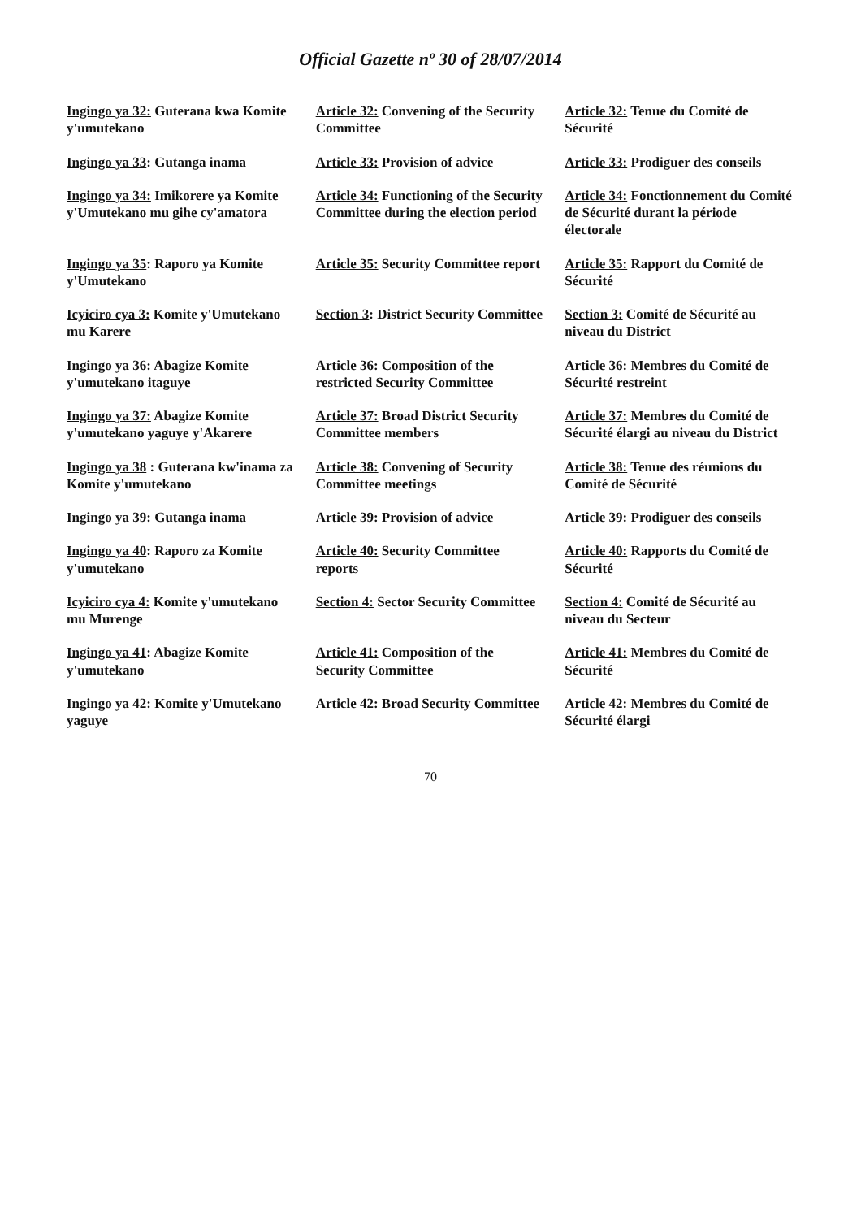Official Gazette nº 30 of 28/07/2014
| Ingingo ya 32: Guterana kwa Komite y'umutekano | Article 32: Convening of the Security Committee | Article 32: Tenue du Comité de Sécurité |
| Ingingo ya 33 : Gutanga inama | Article 33: Provision of advice | Article 33: Prodiguer des conseils |
| Ingingo ya 34: Imikorere ya Komite y'Umutekano mu gihe cy'amatora | Article 34: Functioning of the Security Committee during the election period | Article 34: Fonctionnement du Comité de Sécurité durant la période électorale |
| Ingingo ya 35 : Raporo ya Komite y'Umutekano | Article 35: Security Committee report | Article 35: Rapport du Comité de Sécurité |
| Icyiciro cya 3: Komite y'Umutekano mu Karere | Section 3 : District Security Committee | Section 3: Comité de Sécurité au niveau du District |
| Ingingo ya 36 : Abagize Komite y'umutekano itaguye | Article 36: Composition of the restricted Security Committee | Article 36: Membres du Comité de Sécurité restreint |
| Ingingo ya 37: Abagize Komite y'umutekano yaguye y'Akarere | Article 37: Broad District Security Committee members | Article 37: Membres du Comité de Sécurité élargi au niveau du District |
| Ingingo ya 38 : Guterana kw'inama za Komite y'umutekano | Article 38: Convening of Security Committee meetings | Article 38: Tenue des réunions du Comité de Sécurité |
| Ingingo ya 39 : Gutanga inama | Article 39: Provision of advice | Article 39: Prodiguer des conseils |
| Ingingo ya 40 : Raporo za Komite y'umutekano | Article 40: Security Committee reports | Article 40: Rapports du Comité de Sécurité |
| Icyiciro cya 4: Komite y'umutekano mu Murenge | Section 4: Sector Security Committee | Section 4: Comité de Sécurité au niveau du Secteur |
| Ingingo ya 41 : Abagize Komite y'umutekano | Article 41: Composition of the Security Committee | Article 41: Membres du Comité de Sécurité |
| Ingingo ya 42 : Komite y'Umutekano yaguye | Article 42: Broad Security Committee | Article 42: Membres du Comité de Sécurité élargi |
70